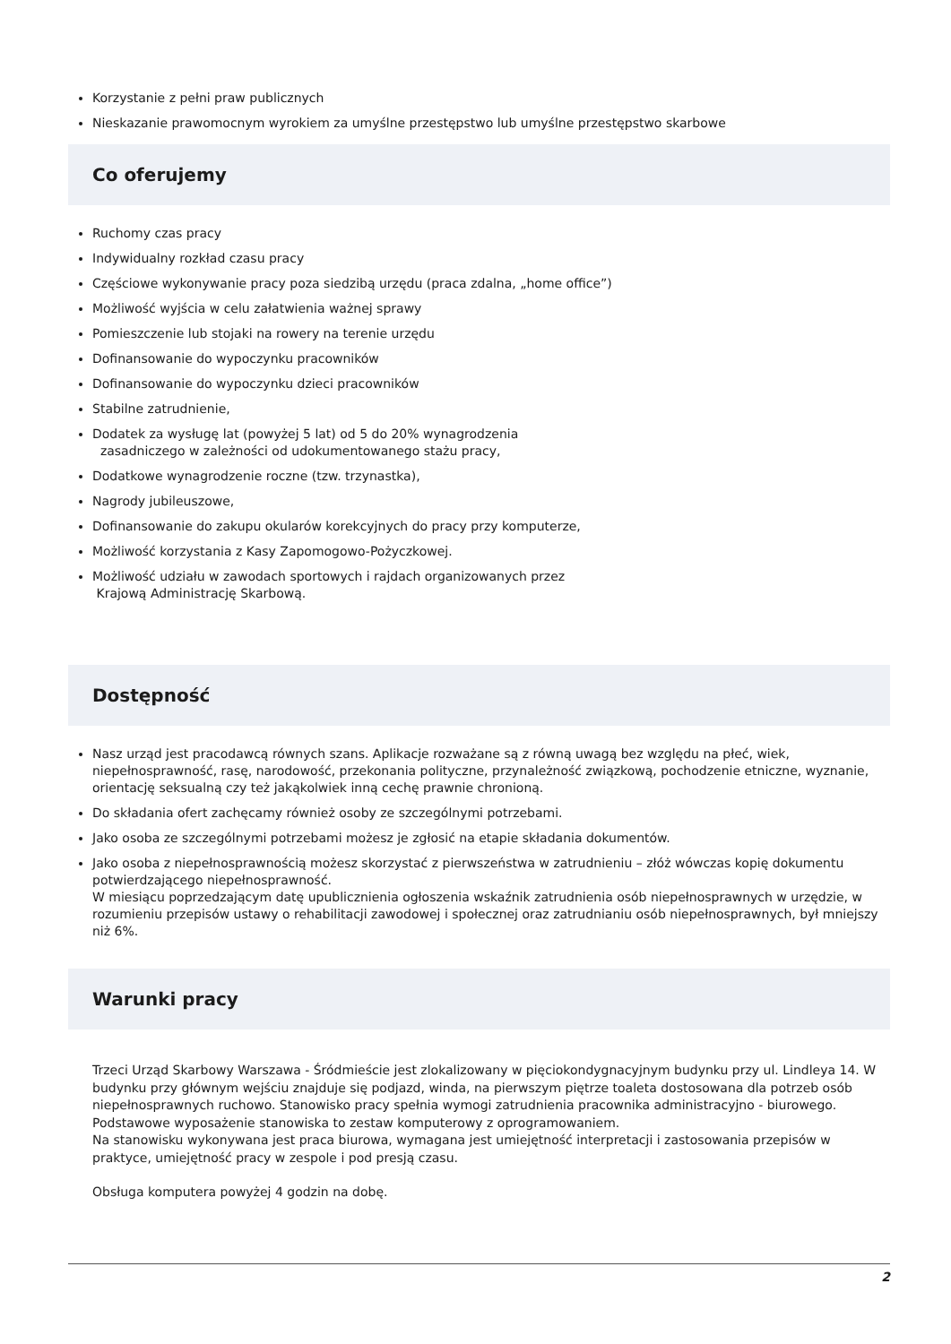Korzystanie z pełni praw publicznych
Nieskazanie prawomocnym wyrokiem za umyślne przestępstwo lub umyślne przestępstwo skarbowe
Co oferujemy
Ruchomy czas pracy
Indywidualny rozkład czasu pracy
Częściowe wykonywanie pracy poza siedzibą urzędu (praca zdalna, „home office”)
Możliwość wyjścia w celu załatwienia ważnej sprawy
Pomieszczenie lub stojaki na rowery na terenie urzędu
Dofinansowanie do wypoczynku pracowników
Dofinansowanie do wypoczynku dzieci pracowników
Stabilne zatrudnienie,
Dodatek za wysługę lat (powyżej 5 lat) od 5 do 20% wynagrodzenia
zasadniczego w zależności od udokumentowanego stażu pracy,
Dodatkowe wynagrodzenie roczne (tzw. trzynastka),
Nagrody jubileuszowe,
Dofinansowanie do zakupu okularów korekcyjnych do pracy przy komputerze,
Możliwość korzystania z Kasy Zapomogowo-Pożyczkowej.
Możliwość udziału w zawodach sportowych i rajdach organizowanych przez
Krajową Administrację Skarbową.
Dostępność
Nasz urząd jest pracodawcą równych szans. Aplikacje rozważane są z równą uwagą bez względu na płeć, wiek, niepełnosprawność, rasę, narodowość, przekonania polityczne, przynależność związkową, pochodzenie etniczne, wyznanie, orientację seksualną czy też jakąkolwiek inną cechę prawnie chronioną.
Do składania ofert zachęcamy również osoby ze szczególnymi potrzebami.
Jako osoba ze szczególnymi potrzebami możesz je zgłosić na etapie składania dokumentów.
Jako osoba z niepełnosprawnością możesz skorzystać z pierwszeństwa w zatrudnieniu – złóż wówczas kopię dokumentu potwierdzającego niepełnosprawność.
W miesiącu poprzedzającym datę upublicznienia ogłoszenia wskaźnik zatrudnienia osób niepełnosprawnych w urzędzie, w rozumieniu przepisów ustawy o rehabilitacji zawodowej i społecznej oraz zatrudnianiu osób niepełnosprawnych, był mniejszy niż 6%.
Warunki pracy
Trzeci Urząd Skarbowy Warszawa - Śródmieście jest zlokalizowany w pięciokondygnacyjnym budynku przy ul. Lindleya 14. W budynku przy głównym wejściu znajduje się podjazd, winda, na pierwszym piętrze toaleta dostosowana dla potrzeb osób niepełnosprawnych ruchowo. Stanowisko pracy spełnia wymogi zatrudnienia pracownika administracyjno - biurowego.
Podstawowe wyposażenie stanowiska to zestaw komputerowy z oprogramowaniem.
Na stanowisku wykonywana jest praca biurowa, wymagana jest umiejętność interpretacji i zastosowania przepisów w praktyce, umiejętność pracy w zespole i pod presją czasu.
Obsługa komputera powyżej 4 godzin na dobę.
2